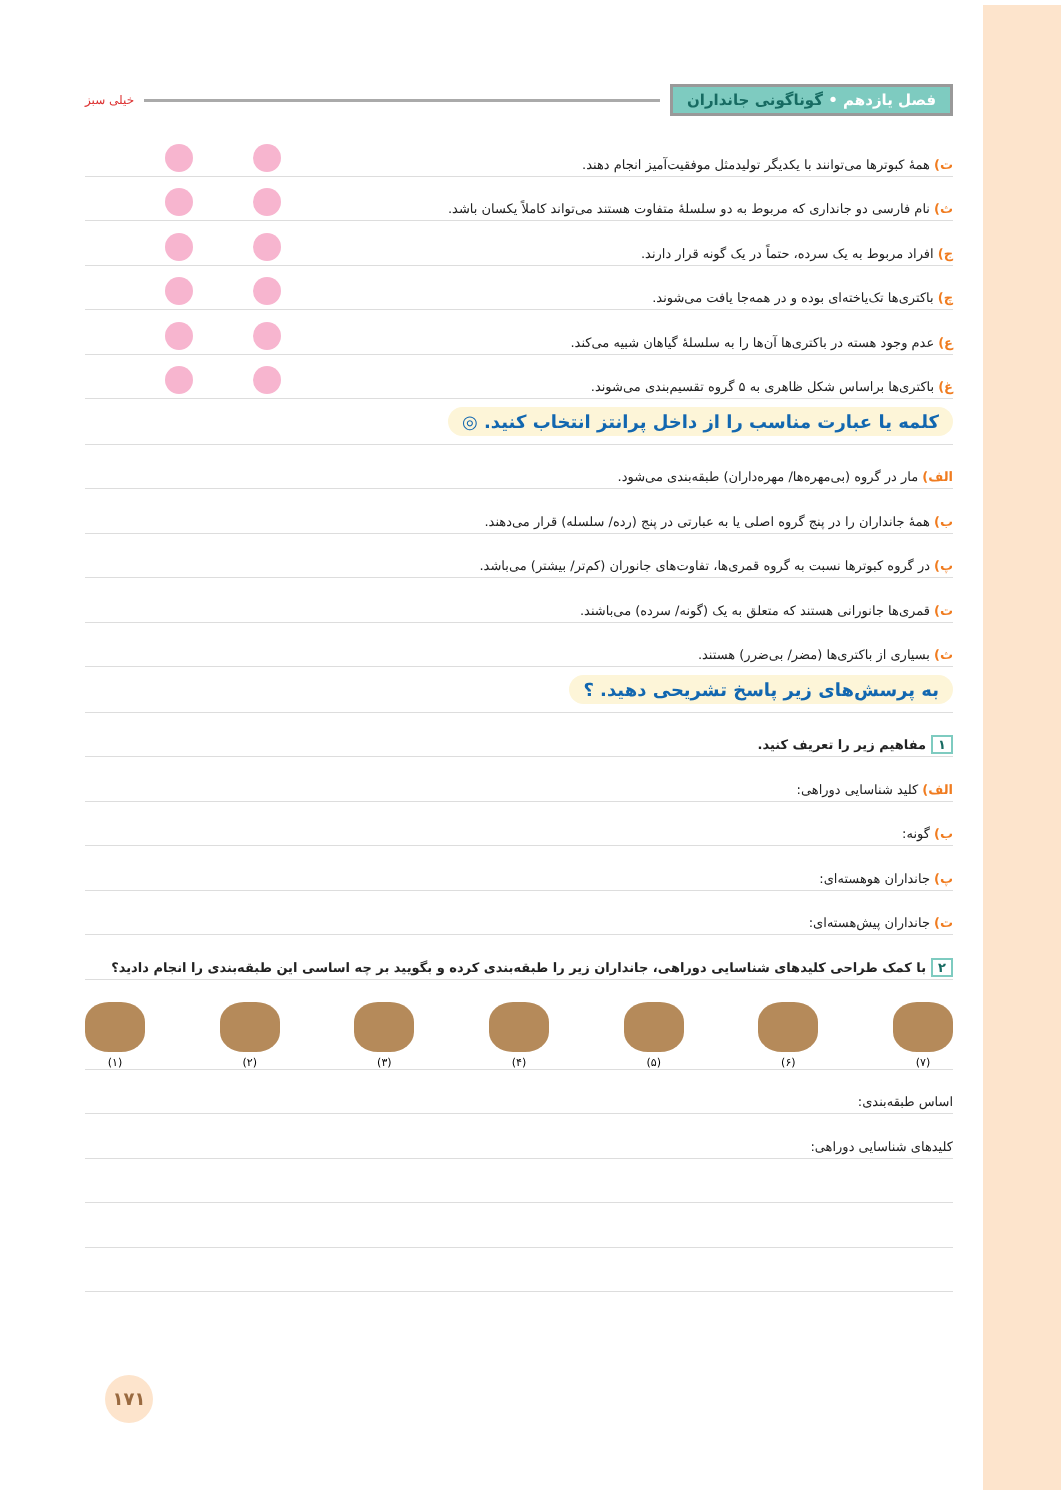فصل یازدهم • گوناگونی جانداران
خیلی سبز
ت) همهٔ کبوترها می‌توانند با یکدیگر تولیدمثل موفقیت‌آمیز انجام دهند.
ث) نام فارسی دو جانداری که مربوط به دو سلسلهٔ متفاوت هستند می‌تواند کاملاً یکسان باشد.
ج) افراد مربوط به یک سرده، حتماً در یک گونه قرار دارند.
چ) باکتری‌ها تک‌یاخته‌ای بوده و در همه‌جا یافت می‌شوند.
ع) عدم وجود هسته در باکتری‌ها آن‌ها را به سلسلهٔ گیاهان شبیه می‌کند.
غ) باکتری‌ها براساس شکل ظاهری به ۵ گروه تقسیم‌بندی می‌شوند.
کلمه یا عبارت مناسب را از داخل پرانتز انتخاب کنید. ◎
الف) مار در گروه (بی‌مهره‌ها/ مهره‌داران) طبقه‌بندی می‌شود.
ب) همهٔ جانداران را در پنج گروه اصلی یا به عبارتی در پنج (رده/ سلسله) قرار می‌دهند.
پ) در گروه کبوترها نسبت به گروه قمری‌ها، تفاوت‌های جانوران (کم‌تر/ بیشتر) می‌باشد.
ت) قمری‌ها جانورانی هستند که متعلق به یک (گونه/ سرده) می‌باشند.
ث) بسیاری از باکتری‌ها (مضر/ بی‌ضرر) هستند.
به پرسش‌های زیر پاسخ تشریحی دهید. ؟
۱ مفاهیم زیر را تعریف کنید.
الف) کلید شناسایی دوراهی:
ب) گونه:
پ) جانداران هوهسته‌ای:
ت) جانداران پیش‌هسته‌ای:
۲ با کمک طراحی کلیدهای شناسایی دوراهی، جانداران زیر را طبقه‌بندی کرده و بگویید بر چه اساسی این طبقه‌بندی را انجام دادید؟
(۷)
(۶)
(۵)
(۴)
(۳)
(۲)
(۱)
اساس طبقه‌بندی:
کلیدهای شناسایی دوراهی:
۱۷۱